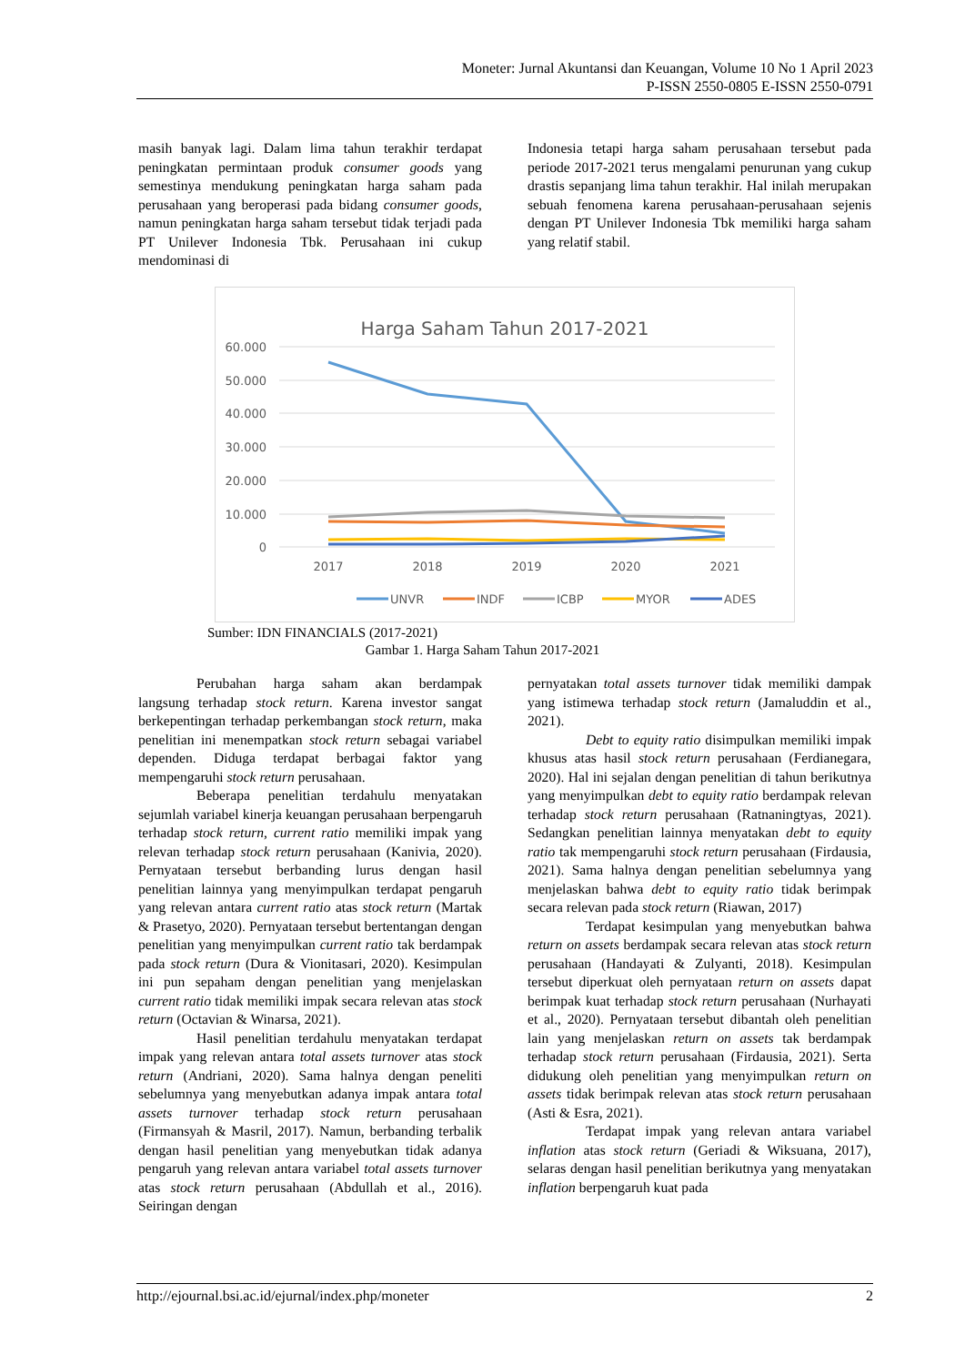Moneter: Jurnal Akuntansi dan Keuangan, Volume 10 No 1 April 2023
P-ISSN 2550-0805 E-ISSN 2550-0791
masih banyak lagi. Dalam lima tahun terakhir terdapat peningkatan permintaan produk consumer goods yang semestinya mendukung peningkatan harga saham pada perusahaan yang beroperasi pada bidang consumer goods, namun peningkatan harga saham tersebut tidak terjadi pada PT Unilever Indonesia Tbk. Perusahaan ini cukup mendominasi di
Indonesia tetapi harga saham perusahaan tersebut pada periode 2017-2021 terus mengalami penurunan yang cukup drastis sepanjang lima tahun terakhir. Hal inilah merupakan sebuah fenomena karena perusahaan-perusahaan sejenis dengan PT Unilever Indonesia Tbk memiliki harga saham yang relatif stabil.
Harga Saham Tahun 2017-2021
60.000
50.000
40.000
30.000
20.000
10.000
0
2017
2018
2019
2020
2021
UNVR
INDF
ICBP
MYOR
ADES
Sumber: IDN FINANCIALS (2017-2021)
Gambar 1. Harga Saham Tahun 2017-2021
Perubahan harga saham akan berdampak langsung terhadap stock return. Karena investor sangat berkepentingan terhadap perkembangan stock return, maka penelitian ini menempatkan stock return sebagai variabel dependen. Diduga terdapat berbagai faktor yang mempengaruhi stock return perusahaan.
Beberapa penelitian terdahulu menyatakan sejumlah variabel kinerja keuangan perusahaan berpengaruh terhadap stock return, current ratio memiliki impak yang relevan terhadap stock return perusahaan (Kanivia, 2020). Pernyataan tersebut berbanding lurus dengan hasil penelitian lainnya yang menyimpulkan terdapat pengaruh yang relevan antara current ratio atas stock return (Martak & Prasetyo, 2020). Pernyataan tersebut bertentangan dengan penelitian yang menyimpulkan current ratio tak berdampak pada stock return (Dura & Vionitasari, 2020). Kesimpulan ini pun sepaham dengan penelitian yang menjelaskan current ratio tidak memiliki impak secara relevan atas stock return (Octavian & Winarsa, 2021).
Hasil penelitian terdahulu menyatakan terdapat impak yang relevan antara total assets turnover atas stock return (Andriani, 2020). Sama halnya dengan peneliti sebelumnya yang menyebutkan adanya impak antara total assets turnover terhadap stock return perusahaan (Firmansyah & Masril, 2017). Namun, berbanding terbalik dengan hasil penelitian yang menyebutkan tidak adanya pengaruh yang relevan antara variabel total assets turnover atas stock return perusahaan (Abdullah et al., 2016). Seiringan dengan
pernyatakan total assets turnover tidak memiliki dampak yang istimewa terhadap stock return (Jamaluddin et al., 2021).
Debt to equity ratio disimpulkan memiliki impak khusus atas hasil stock return perusahaan (Ferdianegara, 2020). Hal ini sejalan dengan penelitian di tahun berikutnya yang menyimpulkan debt to equity ratio berdampak relevan terhadap stock return perusahaan (Ratnaningtyas, 2021). Sedangkan penelitian lainnya menyatakan debt to equity ratio tak mempengaruhi stock return perusahaan (Firdausia, 2021). Sama halnya dengan penelitian sebelumnya yang menjelaskan bahwa debt to equity ratio tidak berimpak secara relevan pada stock return (Riawan, 2017)
Terdapat kesimpulan yang menyebutkan bahwa return on assets berdampak secara relevan atas stock return perusahaan (Handayati & Zulyanti, 2018). Kesimpulan tersebut diperkuat oleh pernyataan return on assets dapat berimpak kuat terhadap stock return perusahaan (Nurhayati et al., 2020). Pernyataan tersebut dibantah oleh penelitian lain yang menjelaskan return on assets tak berdampak terhadap stock return perusahaan (Firdausia, 2021). Serta didukung oleh penelitian yang menyimpulkan return on assets tidak berimpak relevan atas stock return perusahaan (Asti & Esra, 2021).
Terdapat impak yang relevan antara variabel inflation atas stock return (Geriadi & Wiksuana, 2017), selaras dengan hasil penelitian berikutnya yang menyatakan inflation berpengaruh kuat pada
http://ejournal.bsi.ac.id/ejurnal/index.php/moneter 2